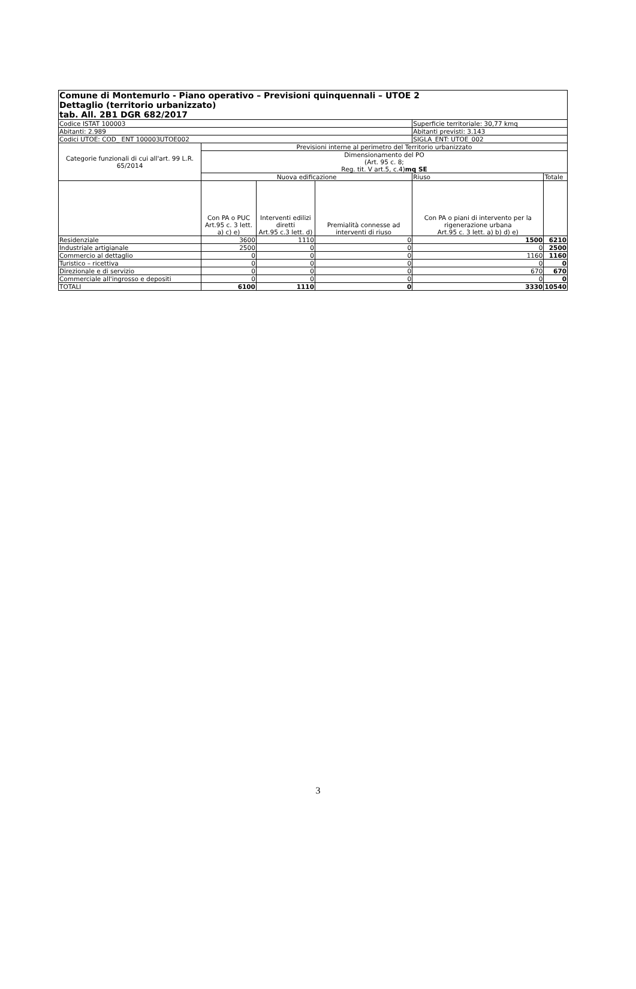| Comune di Montemurlo - Piano operativo – Previsioni quinquennali – UTOE 2 Dettaglio (territorio urbanizzato) tab. All. 2B1 DGR 682/2017 | | | | | |
| --- | --- | --- | --- | --- | --- |
| Codice ISTAT 100003 | | | | Superficie territoriale: 30,77 kmq | |
| Abitanti: 2.989 | | | | Abitanti previsti: 3.143 | |
| Codici UTOE: COD_ ENT 100003UTOE002 | | | | SIGLA_ENT: UTOE_002 | |
| Categorie funzionali di cui all'art. 99 L.R. 65/2014 | Previsioni interne al perimetro del Territorio urbanizzato | | | | |
| | Dimensionamento del PO (Art. 95 c. 8; Reg. tit. V art.5, c.4) mq SE | | | | |
| | Nuova edificazione | | | Riuso | Totale |
| | Con PA o PUC Art.95 c. 3 lett. a) c) e) | Interventi edilizi diretti Art.95 c.3 lett. d) | Premialità connesse ad interventi di riuso | Con PA o piani di intervento per la rigenerazione urbana Art.95 c. 3 lett. a) b) d) e) | |
| Residenziale | 3600 | 1110 | 0 | 1500 | 6210 |
| Industriale artigianale | 2500 | 0 | 0 | 0 | 2500 |
| Commercio al dettaglio | 0 | 0 | 0 | 1160 | 1160 |
| Turistico – ricettiva | 0 | 0 | 0 | 0 | 0 |
| Direzionale e di servizio | 0 | 0 | 0 | 670 | 670 |
| Commerciale all'ingrosso e depositi | 0 | 0 | 0 | 0 | 0 |
| TOTALI | 6100 | 1110 | 0 | 3330 | 10540 |
3